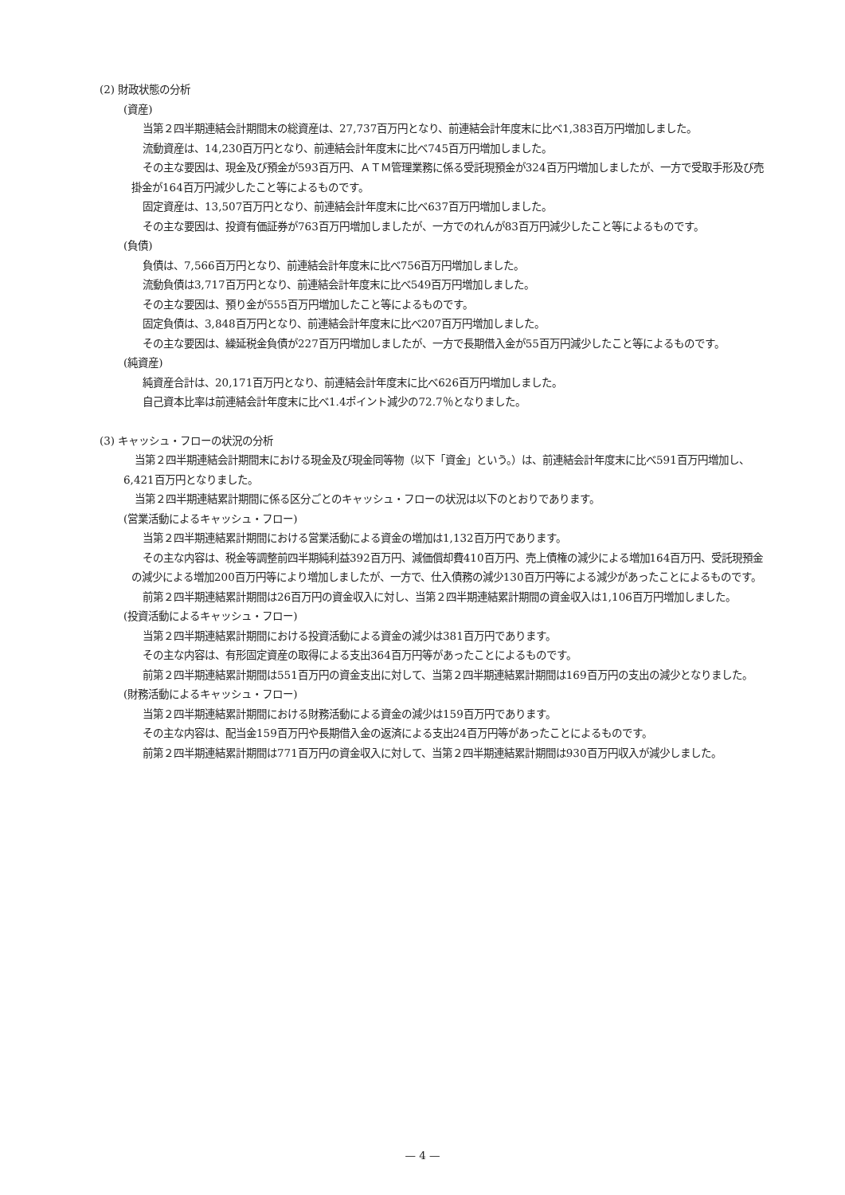(2) 財政状態の分析
(資産)
当第２四半期連結会計期間末の総資産は、27,737百万円となり、前連結会計年度末に比べ1,383百万円増加しました。
流動資産は、14,230百万円となり、前連結会計年度末に比べ745百万円増加しました。
その主な要因は、現金及び預金が593百万円、ＡＴＭ管理業務に係る受託現預金が324百万円増加しましたが、一方で受取手形及び売掛金が164百万円減少したこと等によるものです。
固定資産は、13,507百万円となり、前連結会計年度末に比べ637百万円増加しました。
その主な要因は、投資有価証券が763百万円増加しましたが、一方でのれんが83百万円減少したこと等によるものです。
(負債)
負債は、7,566百万円となり、前連結会計年度末に比べ756百万円増加しました。
流動負債は3,717百万円となり、前連結会計年度末に比べ549百万円増加しました。
その主な要因は、預り金が555百万円増加したこと等によるものです。
固定負債は、3,848百万円となり、前連結会計年度末に比べ207百万円増加しました。
その主な要因は、繰延税金負債が227百万円増加しましたが、一方で長期借入金が55百万円減少したこと等によるものです。
(純資産)
純資産合計は、20,171百万円となり、前連結会計年度末に比べ626百万円増加しました。
自己資本比率は前連結会計年度末に比べ1.4ポイント減少の72.7％となりました。
(3) キャッシュ・フローの状況の分析
当第２四半期連結会計期間末における現金及び現金同等物（以下「資金」という。）は、前連結会計年度末に比べ591百万円増加し、6,421百万円となりました。
当第２四半期連結累計期間に係る区分ごとのキャッシュ・フローの状況は以下のとおりであります。
(営業活動によるキャッシュ・フロー)
当第２四半期連結累計期間における営業活動による資金の増加は1,132百万円であります。
その主な内容は、税金等調整前四半期純利益392百万円、減価償却費410百万円、売上債権の減少による増加164百万円、受託現預金の減少による増加200百万円等により増加しましたが、一方で、仕入債務の減少130百万円等による減少があったことによるものです。
前第２四半期連結累計期間は26百万円の資金収入に対し、当第２四半期連結累計期間の資金収入は1,106百万円増加しました。
(投資活動によるキャッシュ・フロー)
当第２四半期連結累計期間における投資活動による資金の減少は381百万円であります。
その主な内容は、有形固定資産の取得による支出364百万円等があったことによるものです。
前第２四半期連結累計期間は551百万円の資金支出に対して、当第２四半期連結累計期間は169百万円の支出の減少となりました。
(財務活動によるキャッシュ・フロー)
当第２四半期連結累計期間における財務活動による資金の減少は159百万円であります。
その主な内容は、配当金159百万円や長期借入金の返済による支出24百万円等があったことによるものです。
前第２四半期連結累計期間は771百万円の資金収入に対して、当第２四半期連結累計期間は930百万円収入が減少しました。
— 4 —